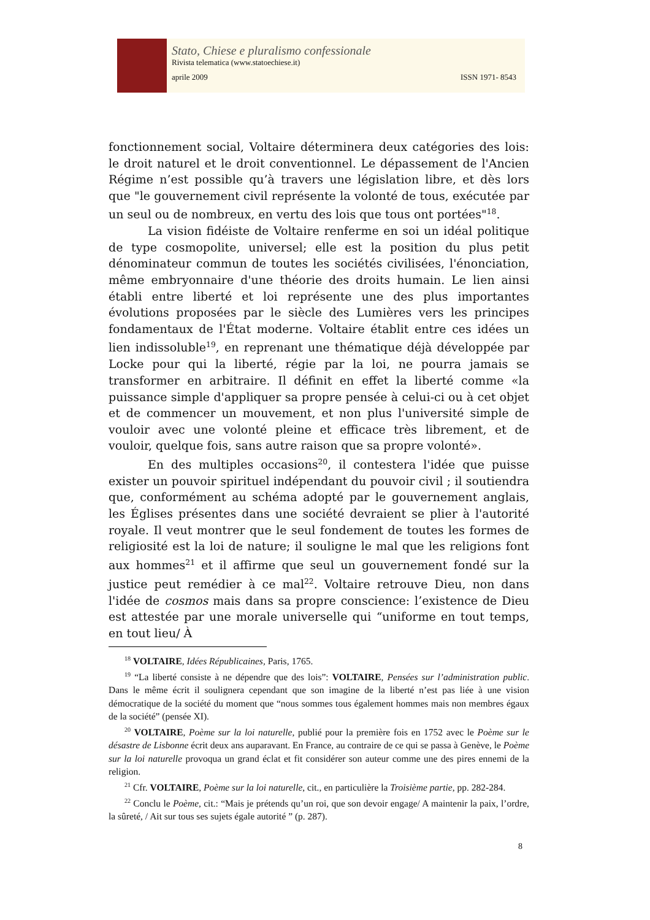Stato, Chiese e pluralismo confessionale
Rivista telematica (www.statoechiese.it)
aprile 2009 ISSN 1971- 8543
fonctionnement social, Voltaire déterminera deux catégories des lois: le droit naturel et le droit conventionnel. Le dépassement de l'Ancien Régime n’est possible qu’à travers une législation libre, et dès lors que "le gouvernement civil représente la volonté de tous, exécutée par un seul ou de nombreux, en vertu des lois que tous ont portées"<sup>18</sup>.
La vision fidéiste de Voltaire renferme en soi un idéal politique de type cosmopolite, universel; elle est la position du plus petit dénominateur commun de toutes les sociétés civilisées, l'énonciation, même embryonnaire d'une théorie des droits humain. Le lien ainsi établi entre liberté et loi représente une des plus importantes évolutions proposées par le siècle des Lumières vers les principes fondamentaux de l'État moderne. Voltaire établit entre ces idées un lien indissoluble<sup>19</sup>, en reprenant une thématique déjà développée par Locke pour qui la liberté, régie par la loi, ne pourra jamais se transformer en arbitraire. Il définit en effet la liberté comme «la puissance simple d'appliquer sa propre pensée à celui-ci ou à cet objet et de commencer un mouvement, et non plus l'université simple de vouloir avec une volonté pleine et efficace très librement, et de vouloir, quelque fois, sans autre raison que sa propre volonté».
En des multiples occasions<sup>20</sup>, il contestera l'idée que puisse exister un pouvoir spirituel indépendant du pouvoir civil ; il soutiendra que, conformément au schéma adopté par le gouvernement anglais, les Églises présentes dans une société devraient se plier à l'autorité royale. Il veut montrer que le seul fondement de toutes les formes de religiosité est la loi de nature; il souligne le mal que les religions font aux hommes<sup>21</sup> et il affirme que seul un gouvernement fondé sur la justice peut remédier à ce mal<sup>22</sup>. Voltaire retrouve Dieu, non dans l'idée de cosmos mais dans sa propre conscience: l’existence de Dieu est attestée par une morale universelle qui “uniforme en tout temps, en tout lieu/ À
<sup>18</sup> VOLTAIRE, Idées Républicaines, Paris, 1765.
<sup>19</sup> “La liberté consiste à ne dépendre que des lois”: VOLTAIRE, Pensées sur l’administration public. Dans le même écrit il soulignera cependant que son imagine de la liberté n’est pas liée à une vision démocratique de la société du moment que “nous sommes tous également hommes mais non membres égaux de la société” (pensée XI).
<sup>20</sup> VOLTAIRE, Poème sur la loi naturelle, publié pour la première fois en 1752 avec le Poème sur le désastre de Lisbonne écrit deux ans auparavant. En France, au contraire de ce qui se passa à Genève, le Poème sur la loi naturelle provoqua un grand éclat et fit considérer son auteur comme une des pires ennemi de la religion.
<sup>21</sup> Cfr. VOLTAIRE, Poème sur la loi naturelle, cit., en particulière la Troisième partie, pp. 282-284.
<sup>22</sup> Conclu le Poème, cit.: “Mais je prétends qu’un roi, que son devoir engage/ A maintenir la paix, l’ordre, la sûreté, / Ait sur tous ses sujets égale autorité ” (p. 287).
8